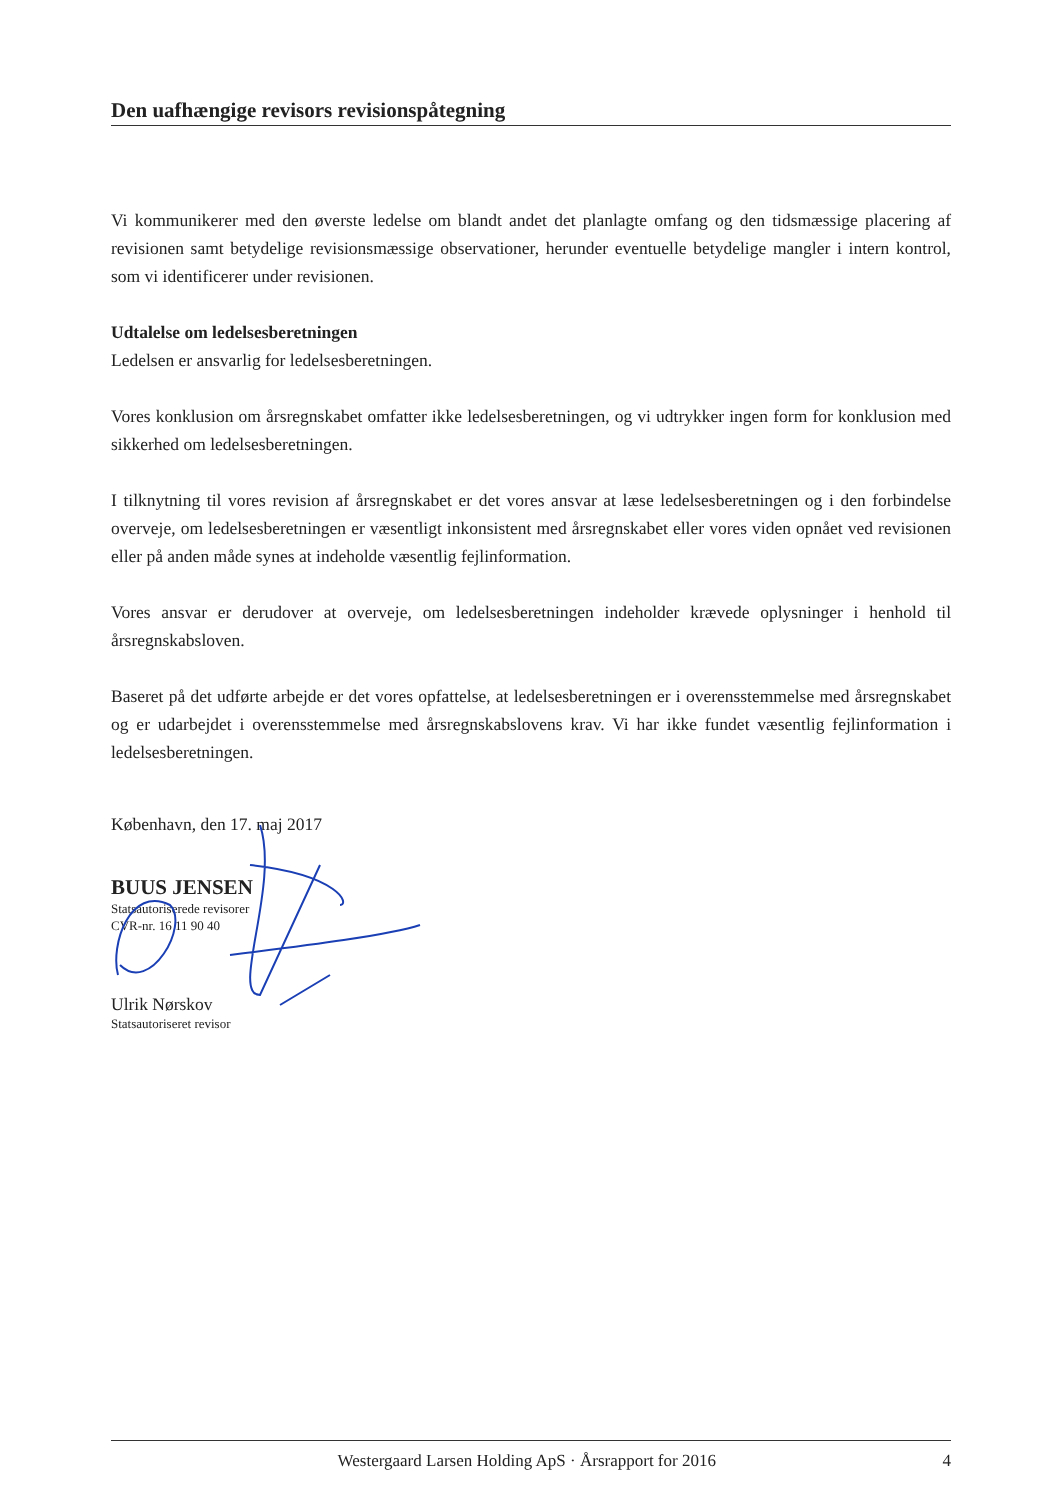Den uafhængige revisors revisionspåtegning
Vi kommunikerer med den øverste ledelse om blandt andet det planlagte omfang og den tidsmæssige placering af revisionen samt betydelige revisionsmæssige observationer, herunder eventuelle betydelige mangler i intern kontrol, som vi identificerer under revisionen.
Udtalelse om ledelsesberetningen
Ledelsen er ansvarlig for ledelsesberetningen.
Vores konklusion om årsregnskabet omfatter ikke ledelsesberetningen, og vi udtrykker ingen form for konklusion med sikkerhed om ledelsesberetningen.
I tilknytning til vores revision af årsregnskabet er det vores ansvar at læse ledelsesberetningen og i den forbindelse overveje, om ledelsesberetningen er væsentligt inkonsistent med årsregnskabet eller vores viden opnået ved revisionen eller på anden måde synes at indeholde væsentlig fejlinformation.
Vores ansvar er derudover at overveje, om ledelsesberetningen indeholder krævede oplysninger i henhold til årsregnskabsloven.
Baseret på det udførte arbejde er det vores opfattelse, at ledelsesberetningen er i overensstemmelse med årsregnskabet og er udarbejdet i overensstemmelse med årsregnskabslovens krav. Vi har ikke fundet væsentlig fejlinformation i ledelsesberetningen.
København, den 17. maj 2017
BUUS JENSEN
Statsautoriserede revisorer
CVR-nr. 16 11 90 40
Ulrik Nørskov
Statsautoriseret revisor
Westergaard Larsen Holding ApS · Årsrapport for 2016 4